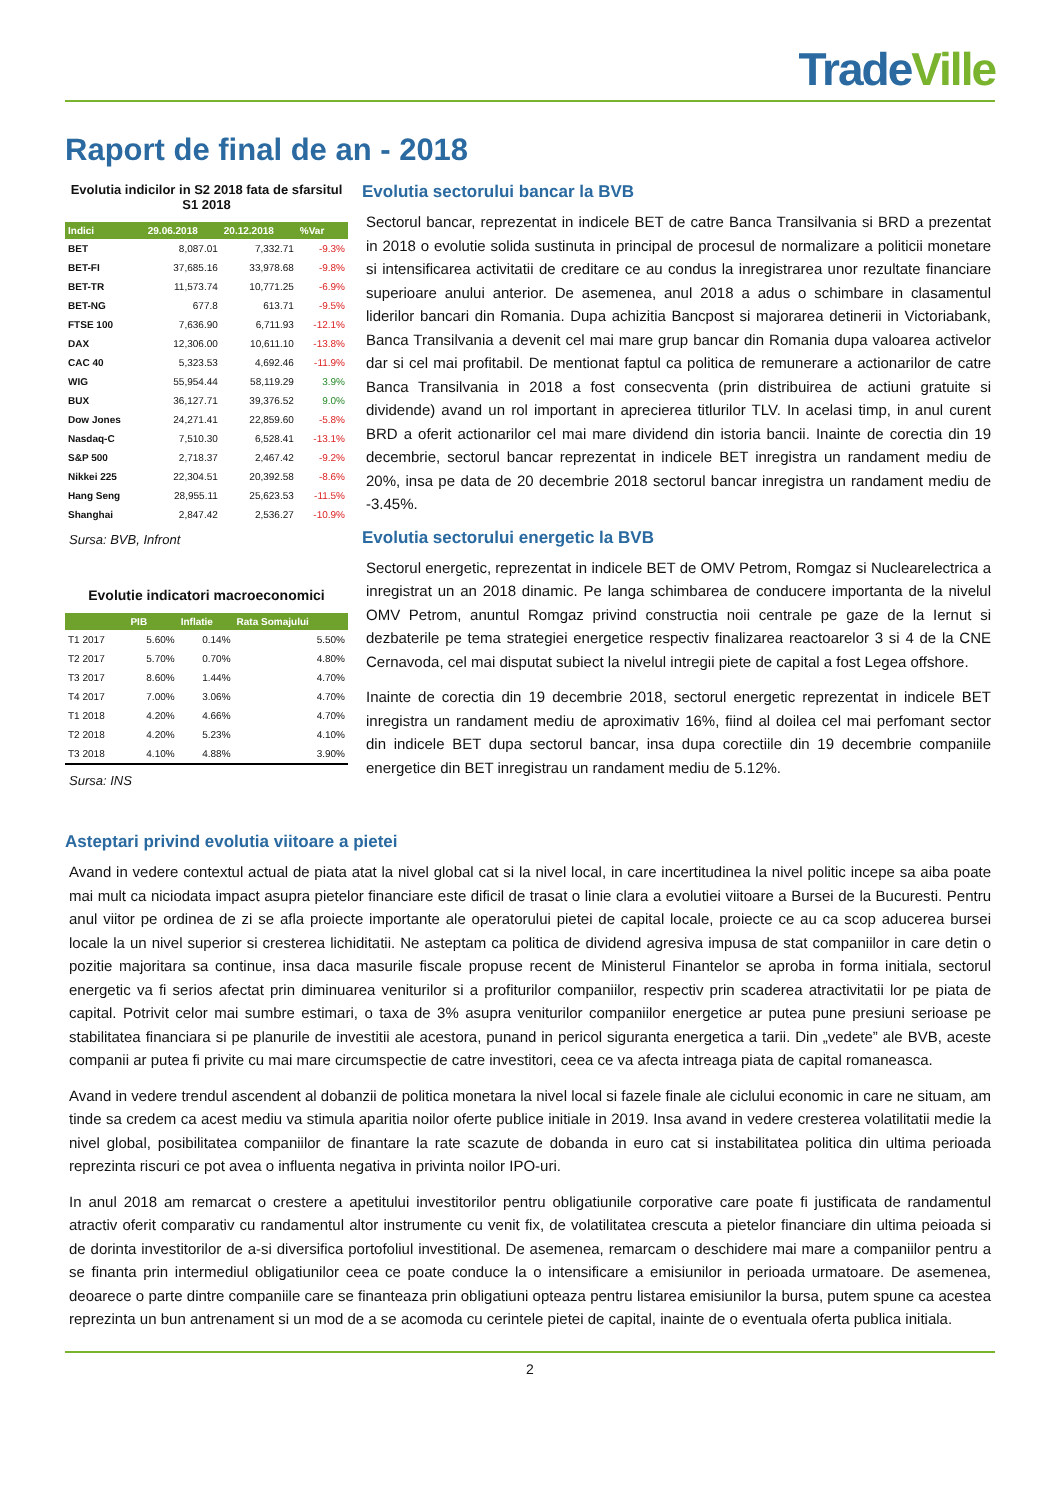TradeVille
Raport de final de an - 2018
Evolutia indicilor in S2 2018 fata de sfarsitul S1 2018
| Indici | 29.06.2018 | 20.12.2018 | %Var |
| --- | --- | --- | --- |
| BET | 8,087.01 | 7,332.71 | -9.3% |
| BET-FI | 37,685.16 | 33,978.68 | -9.8% |
| BET-TR | 11,573.74 | 10,771.25 | -6.9% |
| BET-NG | 677.8 | 613.71 | -9.5% |
| FTSE 100 | 7,636.90 | 6,711.93 | -12.1% |
| DAX | 12,306.00 | 10,611.10 | -13.8% |
| CAC 40 | 5,323.53 | 4,692.46 | -11.9% |
| WIG | 55,954.44 | 58,119.29 | 3.9% |
| BUX | 36,127.71 | 39,376.52 | 9.0% |
| Dow Jones | 24,271.41 | 22,859.60 | -5.8% |
| Nasdaq-C | 7,510.30 | 6,528.41 | -13.1% |
| S&P 500 | 2,718.37 | 2,467.42 | -9.2% |
| Nikkei 225 | 22,304.51 | 20,392.58 | -8.6% |
| Hang Seng | 28,955.11 | 25,623.53 | -11.5% |
| Shanghai | 2,847.42 | 2,536.27 | -10.9% |
Sursa: BVB, Infront
Evolutie indicatori macroeconomici
| | PIB | Inflatie | Rata Somajului |
| --- | --- | --- | --- |
| T1 2017 | 5.60% | 0.14% | 5.50% |
| T2 2017 | 5.70% | 0.70% | 4.80% |
| T3 2017 | 8.60% | 1.44% | 4.70% |
| T4 2017 | 7.00% | 3.06% | 4.70% |
| T1 2018 | 4.20% | 4.66% | 4.70% |
| T2 2018 | 4.20% | 5.23% | 4.10% |
| T3 2018 | 4.10% | 4.88% | 3.90% |
Sursa: INS
Evolutia sectorului bancar la BVB
Sectorul bancar, reprezentat in indicele BET de catre Banca Transilvania si BRD a prezentat in 2018 o evolutie solida sustinuta in principal de procesul de normalizare a politicii monetare si intensificarea activitatii de creditare ce au condus la inregistrarea unor rezultate financiare superioare anului anterior. De asemenea, anul 2018 a adus o schimbare in clasamentul liderilor bancari din Romania. Dupa achizitia Bancpost si majorarea detinerii in Victoriabank, Banca Transilvania a devenit cel mai mare grup bancar din Romania dupa valoarea activelor dar si cel mai profitabil. De mentionat faptul ca politica de remunerare a actionarilor de catre Banca Transilvania in 2018 a fost consecventa (prin distribuirea de actiuni gratuite si dividende) avand un rol important in aprecierea titlurilor TLV. In acelasi timp, in anul curent BRD a oferit actionarilor cel mai mare dividend din istoria bancii. Inainte de corectia din 19 decembrie, sectorul bancar reprezentat in indicele BET inregistra un randament mediu de 20%, insa pe data de 20 decembrie 2018 sectorul bancar inregistra un randament mediu de -3.45%.
Evolutia sectorului energetic la BVB
Sectorul energetic, reprezentat in indicele BET de OMV Petrom, Romgaz si Nuclearelectrica a inregistrat un an 2018 dinamic. Pe langa schimbarea de conducere importanta de la nivelul OMV Petrom, anuntul Romgaz privind constructia noii centrale pe gaze de la Iernut si dezbaterile pe tema strategiei energetice respectiv finalizarea reactoarelor 3 si 4 de la CNE Cernavoda, cel mai disputat subiect la nivelul intregii piete de capital a fost Legea offshore.
Inainte de corectia din 19 decembrie 2018, sectorul energetic reprezentat in indicele BET inregistra un randament mediu de aproximativ 16%, fiind al doilea cel mai perfomant sector din indicele BET dupa sectorul bancar, insa dupa corectiile din 19 decembrie companiile energetice din BET inregistrau un randament mediu de 5.12%.
Asteptari privind evolutia viitoare a pietei
Avand in vedere contextul actual de piata atat la nivel global cat si la nivel local, in care incertitudinea la nivel politic incepe sa aiba poate mai mult ca niciodata impact asupra pietelor financiare este dificil de trasat o linie clara a evolutiei viitoare a Bursei de la Bucuresti. Pentru anul viitor pe ordinea de zi se afla proiecte importante ale operatorului pietei de capital locale, proiecte ce au ca scop aducerea bursei locale la un nivel superior si cresterea lichiditatii. Ne asteptam ca politica de dividend agresiva impusa de stat companiilor in care detin o pozitie majoritara sa continue, insa daca masurile fiscale propuse recent de Ministerul Finantelor se aproba in forma initiala, sectorul energetic va fi serios afectat prin diminuarea veniturilor si a profiturilor companiilor, respectiv prin scaderea atractivitatii lor pe piata de capital. Potrivit celor mai sumbre estimari, o taxa de 3% asupra veniturilor companiilor energetice ar putea pune presiuni serioase pe stabilitatea financiara si pe planurile de investitii ale acestora, punand in pericol siguranta energetica a tarii. Din „vedete” ale BVB, aceste companii ar putea fi privite cu mai mare circumspectie de catre investitori, ceea ce va afecta intreaga piata de capital romaneasca.
Avand in vedere trendul ascendent al dobanzii de politica monetara la nivel local si fazele finale ale ciclului economic in care ne situam, am tinde sa credem ca acest mediu va stimula aparitia noilor oferte publice initiale in 2019. Insa avand in vedere cresterea volatilitatii medie la nivel global, posibilitatea companiilor de finantare la rate scazute de dobanda in euro cat si instabilitatea politica din ultima perioada reprezinta riscuri ce pot avea o influenta negativa in privinta noilor IPO-uri.
In anul 2018 am remarcat o crestere a apetitului investitorilor pentru obligatiunile corporative care poate fi justificata de randamentul atractiv oferit comparativ cu randamentul altor instrumente cu venit fix, de volatilitatea crescuta a pietelor financiare din ultima peioada si de dorinta investitorilor de a-si diversifica portofoliul investitional. De asemenea, remarcam o deschidere mai mare a companiilor pentru a se finanta prin intermediul obligatiunilor ceea ce poate conduce la o intensificare a emisiunilor in perioada urmatoare. De asemenea, deoarece o parte dintre companiile care se finanteaza prin obligatiuni opteaza pentru listarea emisiunilor la bursa, putem spune ca acestea reprezinta un bun antrenament si un mod de a se acomoda cu cerintele pietei de capital, inainte de o eventuala oferta publica initiala.
2